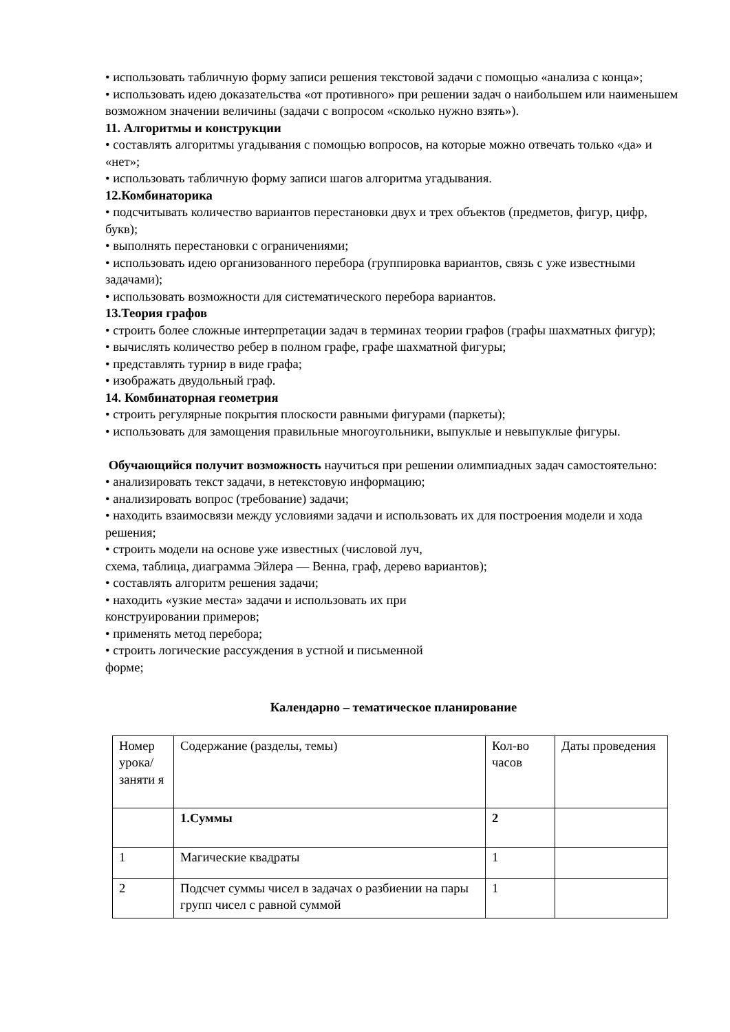• использовать табличную форму записи решения текстовой задачи с помощью «анализа с конца»;
• использовать идею доказательства «от противного» при решении задач о наибольшем или наименьшем возможном значении величины (задачи с вопросом «сколько нужно взять»).
11. Алгоритмы и конструкции
• составлять алгоритмы угадывания с помощью вопросов, на которые можно отвечать только «да» и «нет»;
• использовать табличную форму записи шагов алгоритма угадывания.
12.Комбинаторика
• подсчитывать количество вариантов перестановки двух и трех объектов (предметов, фигур, цифр, букв);
• выполнять перестановки с ограничениями;
• использовать идею организованного перебора (группировка вариантов, связь с уже известными задачами);
• использовать возможности для систематического перебора вариантов.
13.Теория графов
• строить более сложные интерпретации задач в терминах теории графов (графы шахматных фигур);
• вычислять количество ребер в полном графе, графе шахматной фигуры;
• представлять турнир в виде графа;
• изображать двудольный граф.
14. Комбинаторная геометрия
• строить регулярные покрытия плоскости равными фигурами (паркеты);
• использовать для замощения правильные многоугольники, выпуклые и невыпуклые фигуры.
Обучающийся получит возможность научиться при решении олимпиадных задач самостоятельно:
• анализировать текст задачи, в нетекстовую информацию;
• анализировать вопрос (требование) задачи;
• находить взаимосвязи между условиями задачи и использовать их для построения модели и хода решения;
• строить модели на основе уже известных (числовой луч,
схема, таблица, диаграмма Эйлера — Венна, граф, дерево вариантов);
• составлять алгоритм решения задачи;
• находить «узкие места» задачи и использовать их при
конструировании примеров;
• применять метод перебора;
• строить логические рассуждения в устной и письменной
форме;
Календарно – тематическое планирование
| Номер урока/ заняти я | Содержание (разделы, темы) | Кол-во часов | Даты проведения |
| | 1.Суммы | 2 | |
| 1 | Магические квадраты | 1 | |
| 2 | Подсчет суммы чисел в задачах о разбиении на пары групп чисел с равной суммой | 1 | |